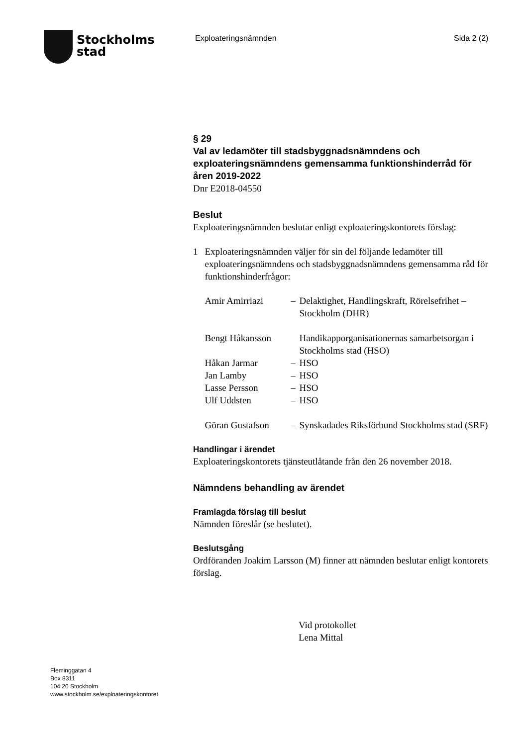Stockholms
stad
Exploateringsnämnden Sida 2 (2)
§ 29
Val av ledamöter till stadsbyggnadsnämndens och exploateringsnämndens gemensamma funktionshinderråd för åren 2019-2022
Dnr E2018-04550
Beslut
Exploateringsnämnden beslutar enligt exploateringskontorets förslag:
1 Exploateringsnämnden väljer för sin del följande ledamöter till exploateringsnämndens och stadsbyggnadsnämndens gemensamma råd för funktionshinderfrågor:
| Amir Amirriazi | – | Delaktighet, Handlingskraft, Rörelsefrihet – Stockholm (DHR) |
| Bengt Håkansson | | Handikapporganisationernas samarbetsorgan i Stockholms stad (HSO) |
| Håkan Jarmar | – | HSO |
| Jan Lamby | – | HSO |
| Lasse Persson | – | HSO |
| Ulf Uddsten | – | HSO |
| Göran Gustafson | – | Synskadades Riksförbund Stockholms stad (SRF) |
Handlingar i ärendet
Exploateringskontorets tjänsteutlåtande från den 26 november 2018.
Nämndens behandling av ärendet
Framlagda förslag till beslut
Nämnden föreslår (se beslutet).
Beslutsgång
Ordföranden Joakim Larsson (M) finner att nämnden beslutar enligt kontorets förslag.
Vid protokollet
Lena Mittal
Fleminggatan 4
Box 8311
104 20 Stockholm
www.stockholm.se/exploateringskontoret